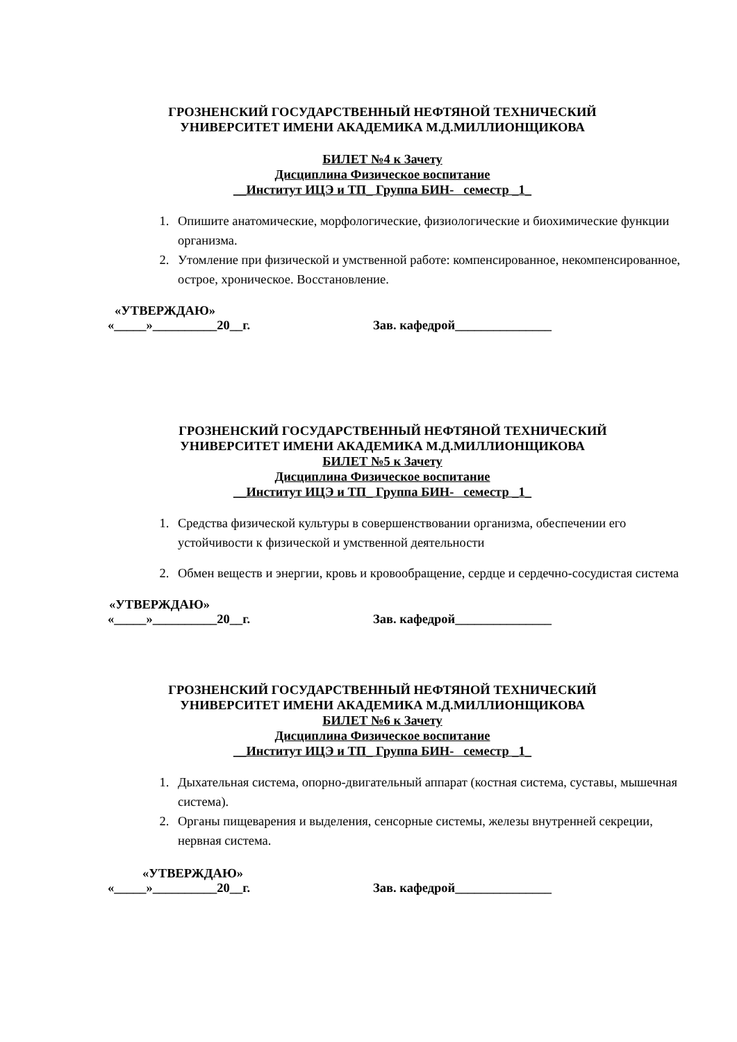ГРОЗНЕНСКИЙ ГОСУДАРСТВЕННЫЙ НЕФТЯНОЙ ТЕХНИЧЕСКИЙ
УНИВЕРСИТЕТ ИМЕНИ АКАДЕМИКА М.Д.МИЛЛИОНЩИКОВА
БИЛЕТ №4 к Зачету
Дисциплина Физическое воспитание
__Институт ИЦЭ и ТП_ Группа БИН- семестр _1_
1. Опишите анатомические, морфологические, физиологические и биохимические функции организма.
2. Утомление при физической и умственной работе: компенсированное, некомпенсированное, острое, хроническое. Восстановление.
«УТВЕРЖДАЮ»
«_____»__________20__г. Зав. кафедрой_______________
ГРОЗНЕНСКИЙ ГОСУДАРСТВЕННЫЙ НЕФТЯНОЙ ТЕХНИЧЕСКИЙ
УНИВЕРСИТЕТ ИМЕНИ АКАДЕМИКА М.Д.МИЛЛИОНЩИКОВА
БИЛЕТ №5 к Зачету
Дисциплина Физическое воспитание
__Институт ИЦЭ и ТП_ Группа БИН- семестр _1_
1. Средства физической культуры в совершенствовании организма, обеспечении его устойчивости к физической и умственной деятельности
2. Обмен веществ и энергии, кровь и кровообращение, сердце и сердечно-сосудистая система
«УТВЕРЖДАЮ»
«_____»__________20__г. Зав. кафедрой_______________
ГРОЗНЕНСКИЙ ГОСУДАРСТВЕННЫЙ НЕФТЯНОЙ ТЕХНИЧЕСКИЙ
УНИВЕРСИТЕТ ИМЕНИ АКАДЕМИКА М.Д.МИЛЛИОНЩИКОВА
БИЛЕТ №6 к Зачету
Дисциплина Физическое воспитание
__Институт ИЦЭ и ТП_ Группа БИН- семестр _1_
1. Дыхательная система, опорно-двигательный аппарат (костная система, суставы, мышечная система).
2. Органы пищеварения и выделения, сенсорные системы, железы внутренней секреции, нервная система.
«УТВЕРЖДАЮ»
«_____»__________20__г. Зав. кафедрой_______________